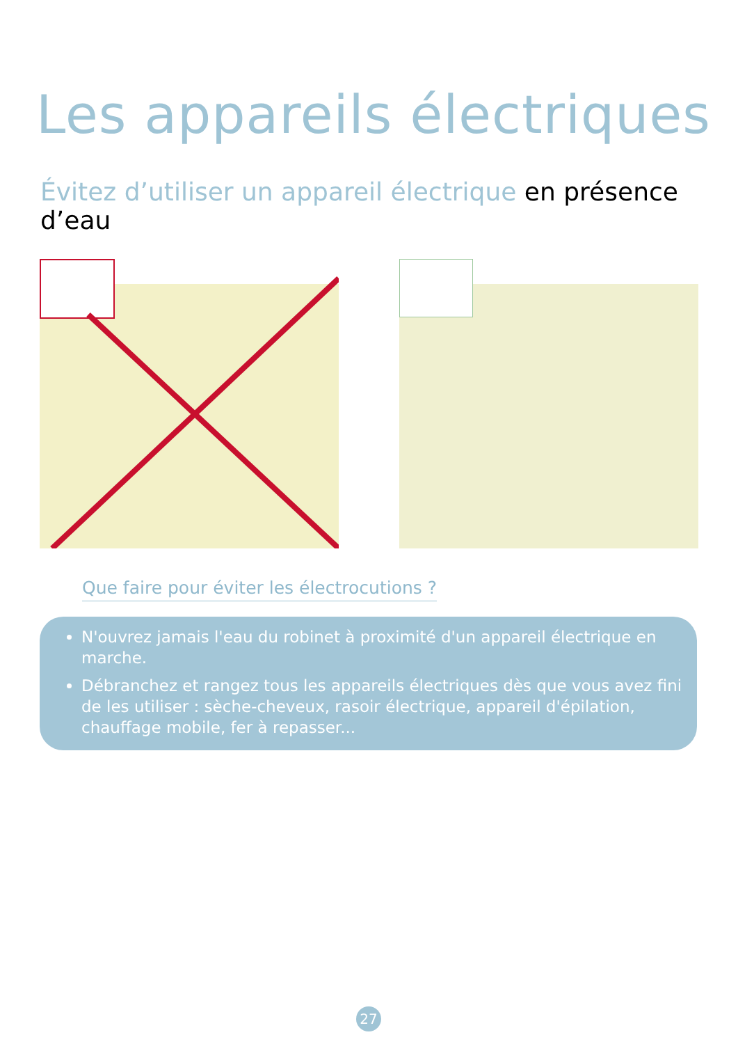Les appareils électriques
Évitez d’utiliser un appareil électrique en présence d’eau
Que faire pour éviter les électrocutions ?
N'ouvrez jamais l'eau du robinet à proximité d'un appareil électrique en marche.
Débranchez et rangez tous les appareils électriques dès que vous avez fini de les utiliser : sèche-cheveux, rasoir électrique, appareil d'épilation, chauffage mobile, fer à repasser...
27